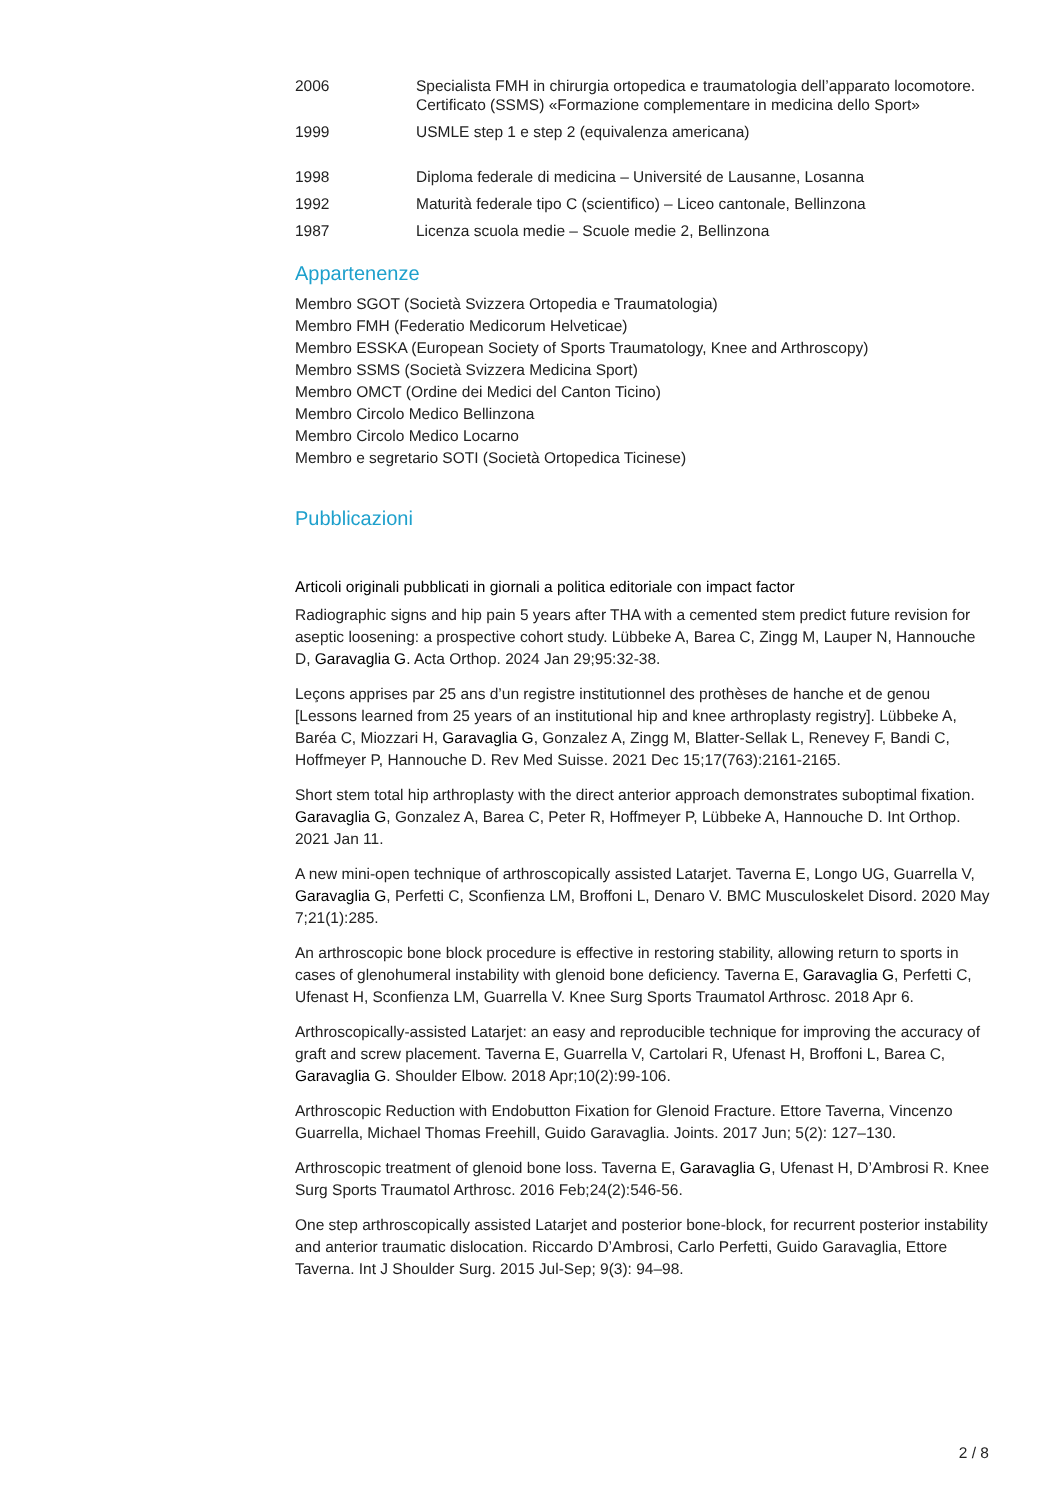| 2006 | Specialista FMH in chirurgia ortopedica e traumatologia dell’apparato locomotore. Certificato (SSMS) «Formazione complementare in medicina dello Sport» |
| 1999 | USMLE step 1 e step 2 (equivalenza americana) |
| 1998 | Diploma federale di medicina – Université de Lausanne, Losanna |
| 1992 | Maturità federale tipo C (scientifico) – Liceo cantonale, Bellinzona |
| 1987 | Licenza scuola medie – Scuole medie 2, Bellinzona |
Appartenenze
Membro SGOT (Società Svizzera Ortopedia e Traumatologia)
Membro FMH (Federatio Medicorum Helveticae)
Membro ESSKA (European Society of Sports Traumatology, Knee and Arthroscopy)
Membro SSMS (Società Svizzera Medicina Sport)
Membro OMCT (Ordine dei Medici del Canton Ticino)
Membro Circolo Medico Bellinzona
Membro Circolo Medico Locarno
Membro e segretario SOTI (Società Ortopedica Ticinese)
Pubblicazioni
Articoli originali pubblicati in giornali a politica editoriale con impact factor
Radiographic signs and hip pain 5 years after THA with a cemented stem predict future revision for aseptic loosening: a prospective cohort study. Lübbeke A, Barea C, Zingg M, Lauper N, Hannouche D, Garavaglia G. Acta Orthop. 2024 Jan 29;95:32-38.
Leçons apprises par 25 ans d’un registre institutionnel des prothèses de hanche et de genou [Lessons learned from 25 years of an institutional hip and knee arthroplasty registry]. Lübbeke A, Baréa C, Miozzari H, Garavaglia G, Gonzalez A, Zingg M, Blatter-Sellak L, Renevey F, Bandi C, Hoffmeyer P, Hannouche D. Rev Med Suisse. 2021 Dec 15;17(763):2161-2165.
Short stem total hip arthroplasty with the direct anterior approach demonstrates suboptimal fixation. Garavaglia G, Gonzalez A, Barea C, Peter R, Hoffmeyer P, Lübbeke A, Hannouche D. Int Orthop. 2021 Jan 11.
A new mini-open technique of arthroscopically assisted Latarjet. Taverna E, Longo UG, Guarrella V, Garavaglia G, Perfetti C, Sconfienza LM, Broffoni L, Denaro V. BMC Musculoskelet Disord. 2020 May 7;21(1):285.
An arthroscopic bone block procedure is effective in restoring stability, allowing return to sports in cases of glenohumeral instability with glenoid bone deficiency. Taverna E, Garavaglia G, Perfetti C, Ufenast H, Sconfienza LM, Guarrella V. Knee Surg Sports Traumatol Arthrosc. 2018 Apr 6.
Arthroscopically-assisted Latarjet: an easy and reproducible technique for improving the accuracy of graft and screw placement. Taverna E, Guarrella V, Cartolari R, Ufenast H, Broffoni L, Barea C, Garavaglia G. Shoulder Elbow. 2018 Apr;10(2):99-106.
Arthroscopic Reduction with Endobutton Fixation for Glenoid Fracture. Ettore Taverna, Vincenzo Guarrella, Michael Thomas Freehill, Guido Garavaglia. Joints. 2017 Jun; 5(2): 127–130.
Arthroscopic treatment of glenoid bone loss. Taverna E, Garavaglia G, Ufenast H, D’Ambrosi R. Knee Surg Sports Traumatol Arthrosc. 2016 Feb;24(2):546-56.
One step arthroscopically assisted Latarjet and posterior bone-block, for recurrent posterior instability and anterior traumatic dislocation. Riccardo D’Ambrosi, Carlo Perfetti, Guido Garavaglia, Ettore Taverna. Int J Shoulder Surg. 2015 Jul-Sep; 9(3): 94–98.
2 / 8